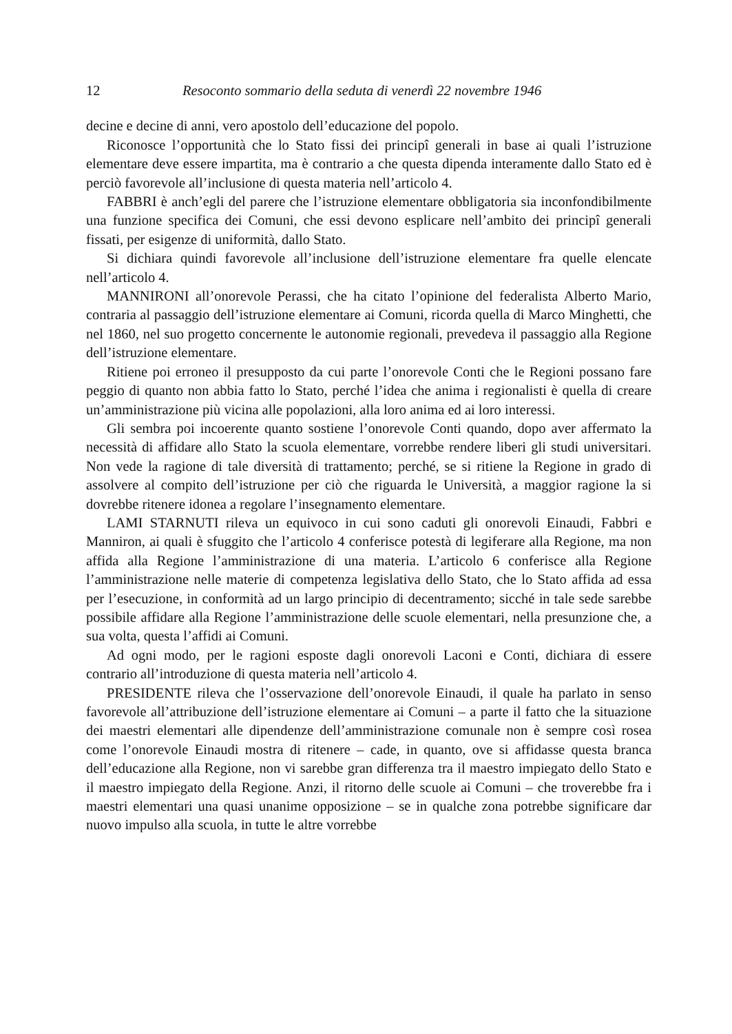12 Resoconto sommario della seduta di venerdì 22 novembre 1946
decine e decine di anni, vero apostolo dell’educazione del popolo.
Riconosce l’opportunità che lo Stato fissi dei principî generali in base ai quali l’istruzione elementare deve essere impartita, ma è contrario a che questa dipenda interamente dallo Stato ed è perciò favorevole all’inclusione di questa materia nell’articolo 4.
FABBRI è anch’egli del parere che l’istruzione elementare obbligatoria sia inconfondibilmente una funzione specifica dei Comuni, che essi devono esplicare nell’ambito dei principî generali fissati, per esigenze di uniformità, dallo Stato.
Si dichiara quindi favorevole all’inclusione dell’istruzione elementare fra quelle elencate nell’articolo 4.
MANNIRONI all’onorevole Perassi, che ha citato l’opinione del federalista Alberto Mario, contraria al passaggio dell’istruzione elementare ai Comuni, ricorda quella di Marco Minghetti, che nel 1860, nel suo progetto concernente le autonomie regionali, prevedeva il passaggio alla Regione dell’istruzione elementare.
Ritiene poi erroneo il presupposto da cui parte l’onorevole Conti che le Regioni possano fare peggio di quanto non abbia fatto lo Stato, perché l’idea che anima i regionalisti è quella di creare un’amministrazione più vicina alle popolazioni, alla loro anima ed ai loro interessi.
Gli sembra poi incoerente quanto sostiene l’onorevole Conti quando, dopo aver affermato la necessità di affidare allo Stato la scuola elementare, vorrebbe rendere liberi gli studi universitari. Non vede la ragione di tale diversità di trattamento; perché, se si ritiene la Regione in grado di assolvere al compito dell’istruzione per ciò che riguarda le Università, a maggior ragione la si dovrebbe ritenere idonea a regolare l’insegnamento elementare.
LAMI STARNUTI rileva un equivoco in cui sono caduti gli onorevoli Einaudi, Fabbri e Manniron, ai quali è sfuggito che l’articolo 4 conferisce potestà di legiferare alla Regione, ma non affida alla Regione l’amministrazione di una materia. L’articolo 6 conferisce alla Regione l’amministrazione nelle materie di competenza legislativa dello Stato, che lo Stato affida ad essa per l’esecuzione, in conformità ad un largo principio di decentramento; sicché in tale sede sarebbe possibile affidare alla Regione l’amministrazione delle scuole elementari, nella presunzione che, a sua volta, questa l’affidi ai Comuni.
Ad ogni modo, per le ragioni esposte dagli onorevoli Laconi e Conti, dichiara di essere contrario all’introduzione di questa materia nell’articolo 4.
PRESIDENTE rileva che l’osservazione dell’onorevole Einaudi, il quale ha parlato in senso favorevole all’attribuzione dell’istruzione elementare ai Comuni – a parte il fatto che la situazione dei maestri elementari alle dipendenze dell’amministrazione comunale non è sempre così rosea come l’onorevole Einaudi mostra di ritenere – cade, in quanto, ove si affidasse questa branca dell’educazione alla Regione, non vi sarebbe gran differenza tra il maestro impiegato dello Stato e il maestro impiegato della Regione. Anzi, il ritorno delle scuole ai Comuni – che troverebbe fra i maestri elementari una quasi unanime opposizione – se in qualche zona potrebbe significare dar nuovo impulso alla scuola, in tutte le altre vorrebbe